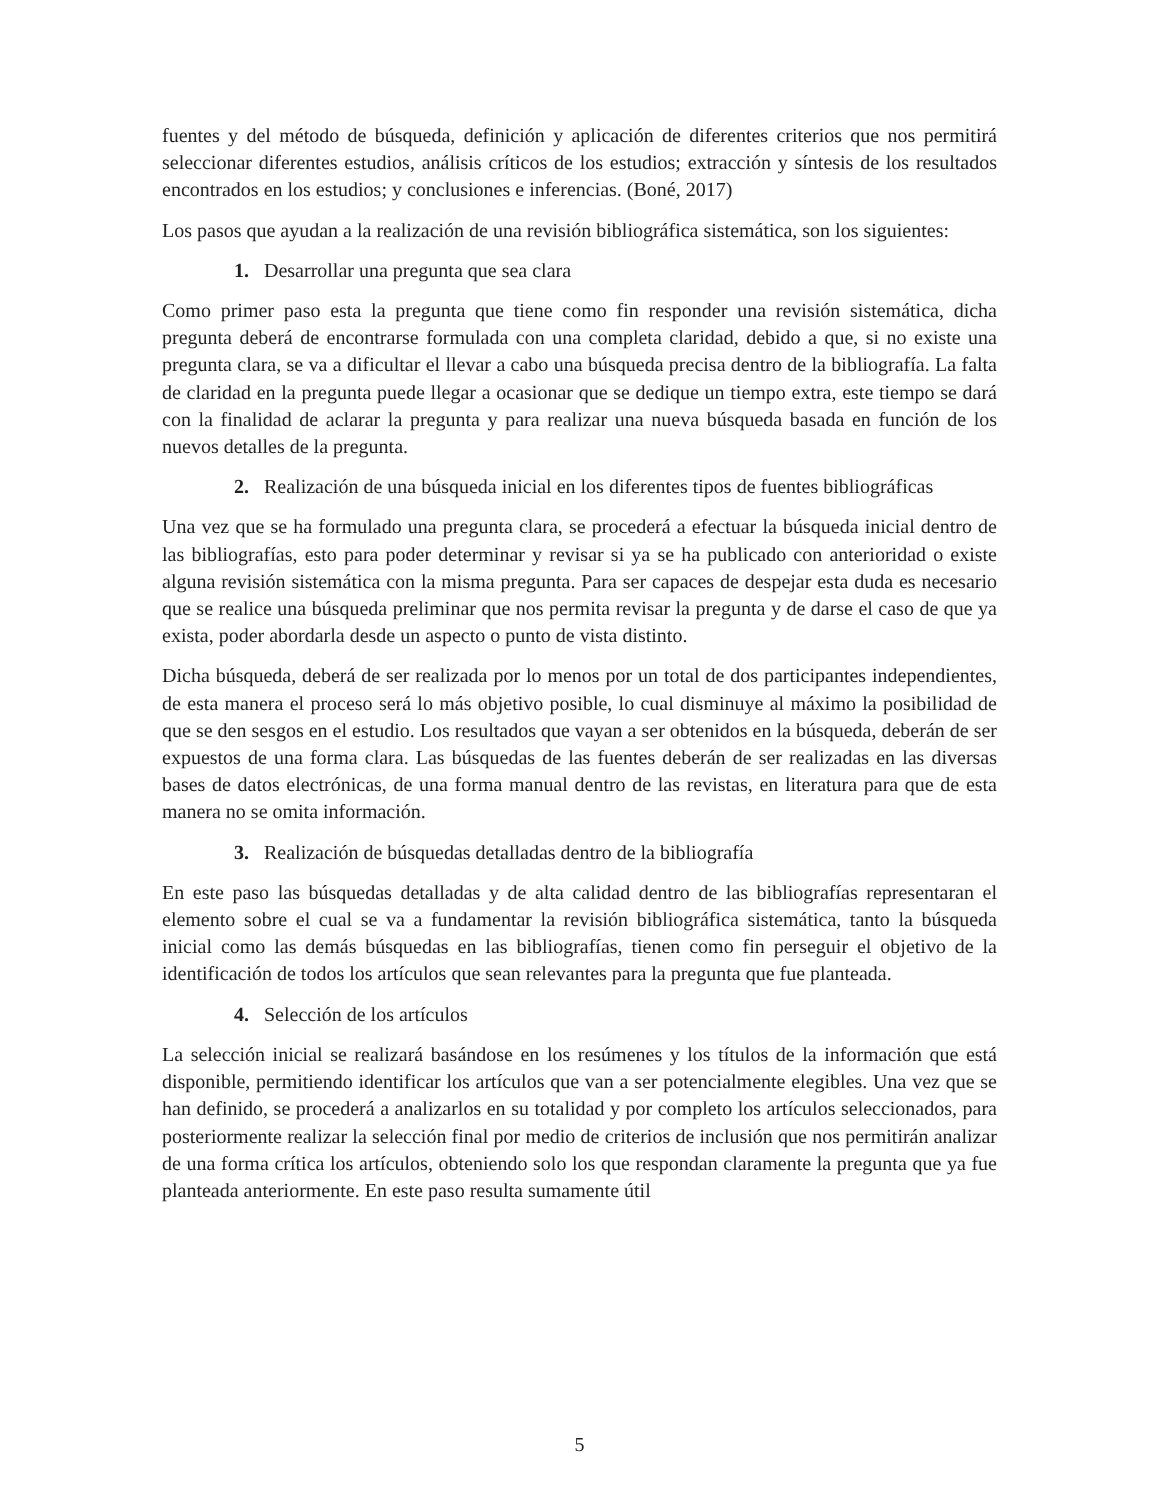fuentes y del método de búsqueda, definición y aplicación de diferentes criterios que nos permitirá seleccionar diferentes estudios, análisis críticos de los estudios; extracción y síntesis de los resultados encontrados en los estudios; y conclusiones e inferencias. (Boné, 2017)
Los pasos que ayudan a la realización de una revisión bibliográfica sistemática, son los siguientes:
1. Desarrollar una pregunta que sea clara
Como primer paso esta la pregunta que tiene como fin responder una revisión sistemática, dicha pregunta deberá de encontrarse formulada con una completa claridad, debido a que, si no existe una pregunta clara, se va a dificultar el llevar a cabo una búsqueda precisa dentro de la bibliografía. La falta de claridad en la pregunta puede llegar a ocasionar que se dedique un tiempo extra, este tiempo se dará con la finalidad de aclarar la pregunta y para realizar una nueva búsqueda basada en función de los nuevos detalles de la pregunta.
2. Realización de una búsqueda inicial en los diferentes tipos de fuentes bibliográficas
Una vez que se ha formulado una pregunta clara, se procederá a efectuar la búsqueda inicial dentro de las bibliografías, esto para poder determinar y revisar si ya se ha publicado con anterioridad o existe alguna revisión sistemática con la misma pregunta. Para ser capaces de despejar esta duda es necesario que se realice una búsqueda preliminar que nos permita revisar la pregunta y de darse el caso de que ya exista, poder abordarla desde un aspecto o punto de vista distinto.
Dicha búsqueda, deberá de ser realizada por lo menos por un total de dos participantes independientes, de esta manera el proceso será lo más objetivo posible, lo cual disminuye al máximo la posibilidad de que se den sesgos en el estudio. Los resultados que vayan a ser obtenidos en la búsqueda, deberán de ser expuestos de una forma clara. Las búsquedas de las fuentes deberán de ser realizadas en las diversas bases de datos electrónicas, de una forma manual dentro de las revistas, en literatura para que de esta manera no se omita información.
3. Realización de búsquedas detalladas dentro de la bibliografía
En este paso las búsquedas detalladas y de alta calidad dentro de las bibliografías representaran el elemento sobre el cual se va a fundamentar la revisión bibliográfica sistemática, tanto la búsqueda inicial como las demás búsquedas en las bibliografías, tienen como fin perseguir el objetivo de la identificación de todos los artículos que sean relevantes para la pregunta que fue planteada.
4. Selección de los artículos
La selección inicial se realizará basándose en los resúmenes y los títulos de la información que está disponible, permitiendo identificar los artículos que van a ser potencialmente elegibles. Una vez que se han definido, se procederá a analizarlos en su totalidad y por completo los artículos seleccionados, para posteriormente realizar la selección final por medio de criterios de inclusión que nos permitirán analizar de una forma crítica los artículos, obteniendo solo los que respondan claramente la pregunta que ya fue planteada anteriormente. En este paso resulta sumamente útil
5